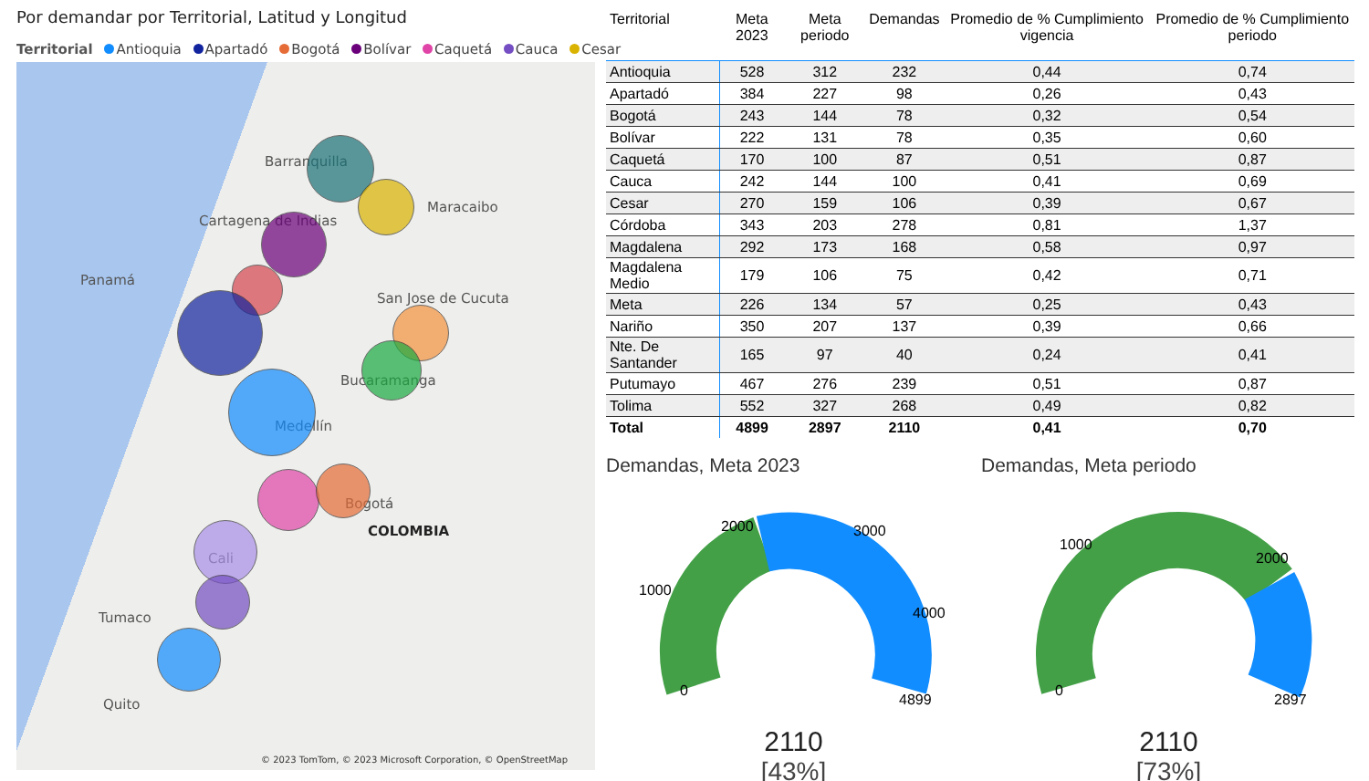Por demandar por Territorial, Latitud y Longitud
Territorial Antioquia Apartadó Bogotá Bolívar Caquetá Cauca Cesar
Barranquilla
Cartagena de Indias
Maracaibo
Panamá
San Jose de Cucuta
Bucaramanga
Medellín
Bogotá
COLOMBIA
Cali
Tumaco
Quito
© 2023 TomTom, © 2023 Microsoft Corporation, © OpenStreetMap
| Territorial | Meta 2023 | Meta periodo | Demandas | Promedio de % Cumplimiento vigencia | Promedio de % Cumplimiento periodo |
| --- | --- | --- | --- | --- | --- |
| Antioquia | 528 | 312 | 232 | 0,44 | 0,74 |
| Apartadó | 384 | 227 | 98 | 0,26 | 0,43 |
| Bogotá | 243 | 144 | 78 | 0,32 | 0,54 |
| Bolívar | 222 | 131 | 78 | 0,35 | 0,60 |
| Caquetá | 170 | 100 | 87 | 0,51 | 0,87 |
| Cauca | 242 | 144 | 100 | 0,41 | 0,69 |
| Cesar | 270 | 159 | 106 | 0,39 | 0,67 |
| Córdoba | 343 | 203 | 278 | 0,81 | 1,37 |
| Magdalena | 292 | 173 | 168 | 0,58 | 0,97 |
| Magdalena Medio | 179 | 106 | 75 | 0,42 | 0,71 |
| Meta | 226 | 134 | 57 | 0,25 | 0,43 |
| Nariño | 350 | 207 | 137 | 0,39 | 0,66 |
| Nte. De Santander | 165 | 97 | 40 | 0,24 | 0,41 |
| Putumayo | 467 | 276 | 239 | 0,51 | 0,87 |
| Tolima | 552 | 327 | 268 | 0,49 | 0,82 |
| Total | 4899 | 2897 | 2110 | 0,41 | 0,70 |
Demandas, Meta 2023
0
1000
2000
3000
4000
4899
2110
[43%]
Demandas, Meta periodo
0
1000
2000
2897
2110
[73%]